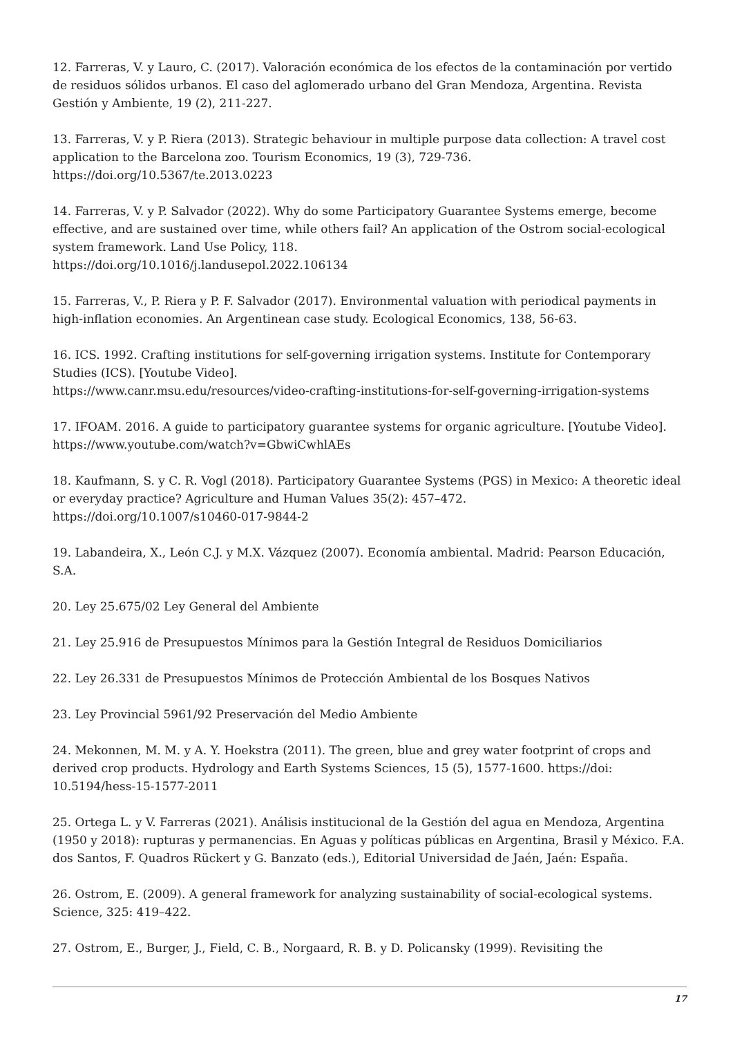12. Farreras, V. y Lauro, C. (2017). Valoración económica de los efectos de la contaminación por vertido de residuos sólidos urbanos. El caso del aglomerado urbano del Gran Mendoza, Argentina. Revista Gestión y Ambiente, 19 (2), 211-227.
13. Farreras, V. y P. Riera (2013). Strategic behaviour in multiple purpose data collection: A travel cost application to the Barcelona zoo. Tourism Economics, 19 (3), 729-736.
https://doi.org/10.5367/te.2013.0223
14. Farreras, V. y P. Salvador (2022). Why do some Participatory Guarantee Systems emerge, become effective, and are sustained over time, while others fail? An application of the Ostrom social-ecological system framework. Land Use Policy, 118.
https://doi.org/10.1016/j.landusepol.2022.106134
15. Farreras, V., P. Riera y P. F. Salvador (2017). Environmental valuation with periodical payments in high-inflation economies. An Argentinean case study. Ecological Economics, 138, 56-63.
16. ICS. 1992. Crafting institutions for self-governing irrigation systems. Institute for Contemporary Studies (ICS). [Youtube Video].
https://www.canr.msu.edu/resources/video-crafting-institutions-for-self-governing-irrigation-systems
17. IFOAM. 2016. A guide to participatory guarantee systems for organic agriculture. [Youtube Video]. https://www.youtube.com/watch?v=GbwiCwhlAEs
18. Kaufmann, S. y C. R. Vogl (2018). Participatory Guarantee Systems (PGS) in Mexico: A theoretic ideal or everyday practice? Agriculture and Human Values 35(2): 457–472.
https://doi.org/10.1007/s10460-017-9844-2
19. Labandeira, X., León C.J. y M.X. Vázquez (2007). Economía ambiental. Madrid: Pearson Educación, S.A.
20. Ley 25.675/02 Ley General del Ambiente
21. Ley 25.916 de Presupuestos Mínimos para la Gestión Integral de Residuos Domiciliarios
22. Ley 26.331 de Presupuestos Mínimos de Protección Ambiental de los Bosques Nativos
23. Ley Provincial 5961/92 Preservación del Medio Ambiente
24. Mekonnen, M. M. y A. Y. Hoekstra (2011). The green, blue and grey water footprint of crops and derived crop products. Hydrology and Earth Systems Sciences, 15 (5), 1577-1600. https://doi: 10.5194/hess-15-1577-2011
25. Ortega L. y V. Farreras (2021). Análisis institucional de la Gestión del agua en Mendoza, Argentina (1950 y 2018): rupturas y permanencias. En Aguas y políticas públicas en Argentina, Brasil y México. F.A. dos Santos, F. Quadros Rückert y G. Banzato (eds.), Editorial Universidad de Jaén, Jaén: España.
26. Ostrom, E. (2009). A general framework for analyzing sustainability of social-ecological systems. Science, 325: 419–422.
27. Ostrom, E., Burger, J., Field, C. B., Norgaard, R. B. y D. Policansky (1999). Revisiting the
17